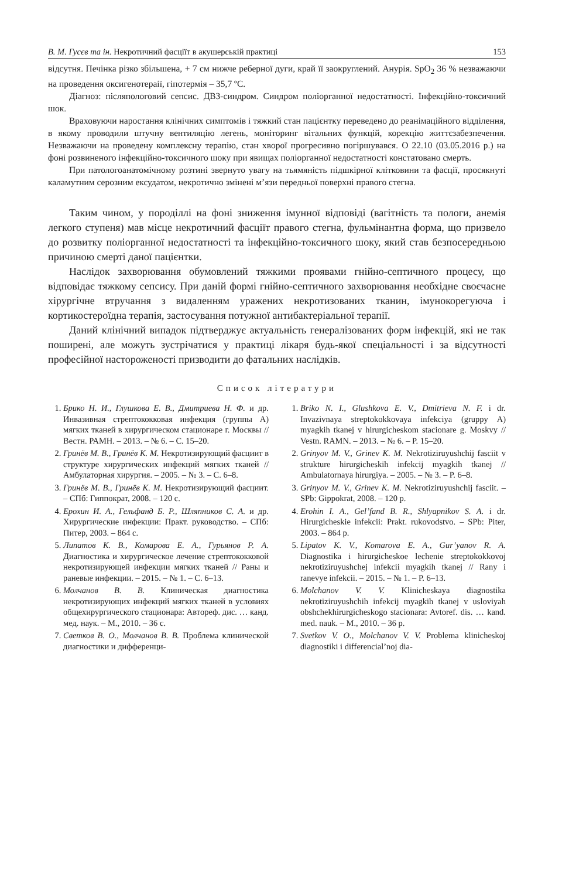В. М. Гусєв та ін. Некротичний фасціїт в акушерській практиці 153
відсутня. Печінка різко збільшена, + 7 см нижче реберної дуги, край її заокруглений. Анурія. SpO<sub>2</sub> 36 % незважаючи на проведення оксигенотераії, гіпотермія – 35,7 ºС.
Діагноз: післяпологовий сепсис. ДВЗ-синдром. Синдром поліорганної недостатності. Інфекційно-токсичний шок.
Враховуючи наростання клінічних симптомів і тяжкий стан пацієнтку переведено до реанімаційного відділення, в якому проводили штучну вентиляцію легень, моніторинг вітальних функцій, корекцію життєзабезпечення. Незважаючи на проведену комплексну терапію, стан хворої прогресивно погіршувався. О 22.10 (03.05.2016 р.) на фоні розвиненого інфекційно-токсичного шоку при явищах поліорганної недостатності констатовано смерть.
При патологоанатомічному розтині звернуто увагу на тьямяність підшкірної клітковини та фасції, просякнуті каламутним серозним ексудатом, некротично змінені м’язи передньої поверхні правого стегна.
Таким чином, у породіллі на фоні зниження імунної відповіді (вагітність та пологи, анемія легкого ступеня) мав місце некротичний фасціїт правого стегна, фульмінантна форма, що призвело до розвитку поліорганної недостатності та інфекційно-токсичного шоку, який став безпосередньою причиною смерті даної пацієнтки.
Наслідок захворювання обумовлений тяжкими проявами гнійно-септичного процесу, що відповідає тяжкому сепсису. При даній формі гнійно-септичного захворювання необхідне своєчасне хірургічне втручання з видаленням уражених некротизованих тканин, імунокорегуюча і кортикостероїдна терапія, застосування потужної антибактеріальної терапії.
Даний клінічний випадок підтверджує актуальність генералізованих форм інфекцій, які не так поширені, але можуть зустрічатися у практиці лікаря будь-якої спеціальності і за відсутності професійної настороженості призводити до фатальних наслідків.
Список літератури
1. Брико Н. И., Глушкова Е. В., Дмитриева Н. Ф. и др. Инвазивная стрептококковая инфекция (группы А) мягких тканей в хирургическом стационаре г. Москвы // Вестн. РАМН. – 2013. – № 6. – С. 15–20.
2. Гринёв М. В., Гринёв К. М. Некротизирующий фасциит в структуре хирургических инфекций мягких тканей // Амбулаторная хирургия. – 2005. – № 3. – С. 6–8.
3. Гринёв М. В., Гринёв К. М. Некротизирующий фасциит. – СПб: Гиппократ, 2008. – 120 с.
4. Ерохин И. А., Гельфанд Б. Р., Шляпников С. А. и др. Хирургические инфекции: Практ. руководство. – СПб: Питер, 2003. – 864 с.
5. Липатов К. В., Комарова Е. А., Гурьянов Р. А. Диагностика и хирургическое лечение стрептококковой некротизирующей инфекции мягких тканей // Раны и раневые инфекции. – 2015. – № 1. – С. 6–13.
6. Молчанов В. В. Клиническая диагностика некротизирующих инфекций мягких тканей в условиях общехирургического стационара: Автореф. дис. … канд. мед. наук. – М., 2010. – 36 с.
7. Светков В. О., Молчанов В. В. Проблема клинической диагностики и дифференци-
1. Briko N. I., Glushkova E. V., Dmitrieva N. F. i dr. Invazivnaya streptokokkovaya infekciya (gruppy A) myagkih tkanej v hirurgicheskom stacionare g. Moskvy // Vestn. RAMN. – 2013. – № 6. – P. 15–20.
2. Grinyov M. V., Grinev K. M. Nekrotiziruyushchij fasciit v strukture hirurgicheskih infekcij myagkih tkanej // Ambulatornaya hirurgiya. – 2005. – № 3. – P. 6–8.
3. Grinyov M. V., Grinev K. M. Nekrotiziruyushchij fasciit. – SPb: Gippokrat, 2008. – 120 p.
4. Erohin I. A., Gel’fand B. R., Shlyapnikov S. A. i dr. Hirurgicheskie infekcii: Prakt. rukovodstvo. – SPb: Piter, 2003. – 864 p.
5. Lipatov K. V., Komarova E. A., Gur’yanov R. A. Diagnostika i hirurgicheskoe lechenie streptokokkovoj nekrotiziruyushchej infekcii myagkih tkanej // Rany i ranevye infekcii. – 2015. – № 1. – P. 6–13.
6. Molchanov V. V. Klinicheskaya diagnostika nekrotiziruyushchih infekcij myagkih tkanej v usloviyah obshchekhirurgicheskogo stacionara: Avtoref. dis. … kand. med. nauk. – M., 2010. – 36 p.
7. Svetkov V. O., Molchanov V. V. Problema klinicheskoj diagnostiki i differencial’noj dia-